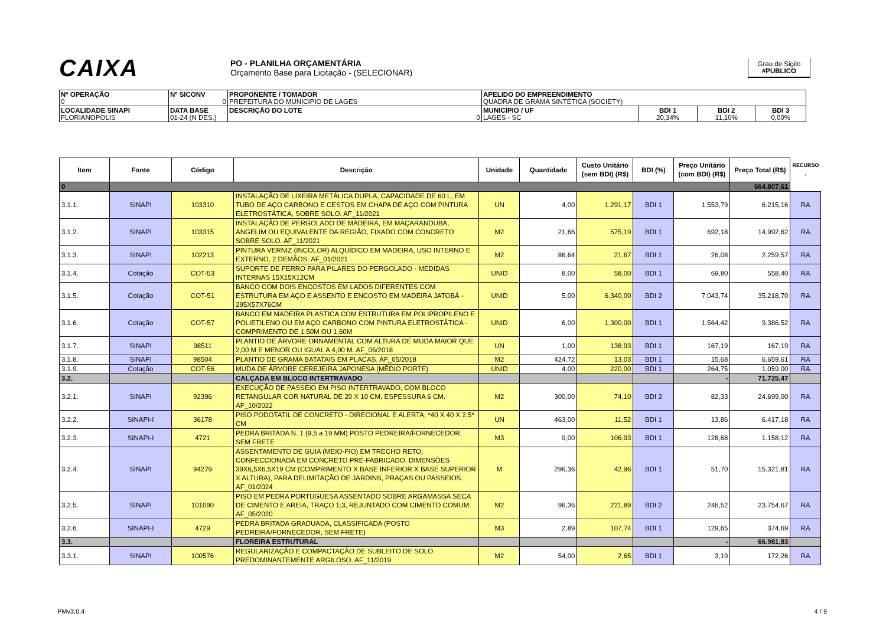CAIXA
PO - PLANILHA ORÇAMENTÁRIA
Orçamento Base para Licitação - (SELECIONAR)
Grau de Sigilo
#PUBLICO
| Nº OPERAÇÃO 0 | Nº SICONV 0 | PROPONENTE / TOMADOR PREFEITURA DO MUNICIPIO DE LAGES | APELIDO DO EMPREENDIMENTO QUADRA DE GRAMA SINTÉTICA (SOCIETY) | | | |
| LOCALIDADE SINAPI FLORIANOPOLIS | DATA BASE 01-24 (N DES.) | DESCRIÇÃO DO LOTE 0 | MUNICÍPIO / UF LAGES - SC | BDI 1 20,34% | BDI 2 11,10% | BDI 3 0,00% |
| Item | Fonte | Código | Descrição | Unidade | Quantidade | Custo Unitário (sem BDI) (R$) | BDI (%) | Preço Unitário (com BDI) (R$) | Preço Total (R$) | RECURSO ↓ |
| --- | --- | --- | --- | --- | --- | --- | --- | --- | --- | --- |
| 0 | | | | | | | | | 664.807,61 | |
| 3.1.1. | SINAPI | 103310 | INSTALAÇÃO DE LIXEIRA METÁLICA DUPLA, CAPACIDADE DE 60 L, EM TUBO DE AÇO CARBONO E CESTOS EM CHAPA DE AÇO COM PINTURA ELETROSTÁTICA, SOBRE SOLO. AF_11/2021 | UN | 4,00 | 1.291,17 | BDI 1 | 1.553,79 | 6.215,16 | RA |
| 3.1.2. | SINAPI | 103315 | INSTALAÇÃO DE PERGOLADO DE MADEIRA, EM MAÇARANDUBA, ANGELIM OU EQUIVALENTE DA REGIÃO, FIXADO COM CONCRETO SOBRE SOLO. AF_11/2021 | M2 | 21,66 | 575,19 | BDI 1 | 692,18 | 14.992,62 | RA |
| 3.1.3. | SINAPI | 102213 | PINTURA VERNIZ (INCOLOR) ALQUÍDICO EM MADEIRA, USO INTERNO E EXTERNO, 2 DEMÃOS. AF_01/2021 | M2 | 86,64 | 21,67 | BDI 1 | 26,08 | 2.259,57 | RA |
| 3.1.4. | Cotação | COT-53 | SUPORTE DE FERRO PARA PILARES DO PERGOLADO - MEDIDAS INTERNAS 15X15X12CM | UNID | 8,00 | 58,00 | BDI 1 | 69,80 | 558,40 | RA |
| 3.1.5. | Cotação | COT-51 | BANCO COM DOIS ENCOSTOS EM LADOS DIFERENTES COM ESTRUTURA EM AÇO E ASSENTO E ENCOSTO EM MADEIRA JATOBÁ - 295X57X76CM | UNID | 5,00 | 6.340,00 | BDI 2 | 7.043,74 | 35.218,70 | RA |
| 3.1.6. | Cotação | COT-57 | BANCO EM MADEIRA PLASTICA COM ESTRUTURA EM POLIPROPILENO E POLIETILENO OU EM AÇO CARBONO COM PINTURA ELETROSTÁTICA - COMPRIMENTO DE 1,50M OU 1,60M | UNID | 6,00 | 1.300,00 | BDI 1 | 1.564,42 | 9.386,52 | RA |
| 3.1.7. | SINAPI | 98511 | PLANTIO DE ÁRVORE ORNAMENTAL COM ALTURA DE MUDA MAIOR QUE 2,00 M E MENOR OU IGUAL A 4,00 M. AF_05/2018 | UN | 1,00 | 138,93 | BDI 1 | 167,19 | 167,19 | RA |
| 3.1.8. | SINAPI | 98504 | PLANTIO DE GRAMA BATATAIS EM PLACAS. AF_05/2018 | M2 | 424,72 | 13,03 | BDI 1 | 15,68 | 6.659,61 | RA |
| 3.1.9. | Cotação | COT-56 | MUDA DE ÁRVORE CEREJEIRA JAPONESA (MÉDIO PORTE) | UNID | 4,00 | 220,00 | BDI 1 | 264,75 | 1.059,00 | RA |
| 3.2. | | | CALÇADA EM BLOCO INTERTRAVADO | | | | | - | 71.725,47 | |
| 3.2.1. | SINAPI | 92396 | EXECUÇÃO DE PASSEIO EM PISO INTERTRAVADO, COM BLOCO RETANGULAR COR NATURAL DE 20 X 10 CM, ESPESSURA 6 CM. AF_10/2022 | M2 | 300,00 | 74,10 | BDI 2 | 82,33 | 24.699,00 | RA |
| 3.2.2. | SINAPI-I | 36178 | PISO PODOTATIL DE CONCRETO - DIRECIONAL E ALERTA, *40 X 40 X 2,5* CM | UN | 463,00 | 11,52 | BDI 1 | 13,86 | 6.417,18 | RA |
| 3.2.3. | SINAPI-I | 4721 | PEDRA BRITADA N. 1 (9,5 a 19 MM) POSTO PEDREIRA/FORNECEDOR, SEM FRETE | M3 | 9,00 | 106,93 | BDI 1 | 128,68 | 1.158,12 | RA |
| 3.2.4. | SINAPI | 94279 | ASSENTAMENTO DE GUIA (MEIO-FIO) EM TRECHO RETO, CONFECCIONADA EM CONCRETO PRÉ-FABRICADO, DIMENSÕES 39X6,5X6,5X19 CM (COMPRIMENTO X BASE INFERIOR X BASE SUPERIOR X ALTURA), PARA DELIMITAÇÃO DE JARDINS, PRAÇAS OU PASSEIOS. AF_01/2024 | M | 296,36 | 42,96 | BDI 1 | 51,70 | 15.321,81 | RA |
| 3.2.5. | SINAPI | 101090 | PISO EM PEDRA PORTUGUESA ASSENTADO SOBRE ARGAMASSA SECA DE CIMENTO E AREIA, TRAÇO 1:3, REJUNTADO COM CIMENTO COMUM. AF_05/2020 | M2 | 96,36 | 221,89 | BDI 2 | 246,52 | 23.754,67 | RA |
| 3.2.6. | SINAPI-I | 4729 | PEDRA BRITADA GRADUADA, CLASSIFICADA (POSTO PEDREIRA/FORNECEDOR, SEM FRETE) | M3 | 2,89 | 107,74 | BDI 1 | 129,65 | 374,69 | RA |
| 3.3. | | | FLOREIRA ESTRUTURAL | | | | | - | 66.981,83 | |
| 3.3.1. | SINAPI | 100576 | REGULARIZAÇÃO E COMPACTAÇÃO DE SUBLEITO DE SOLO PREDOMINANTEMENTE ARGILOSO. AF_11/2019 | M2 | 54,00 | 2,65 | BDI 1 | 3,19 | 172,26 | RA |
PMv3.0.4 4 / 9